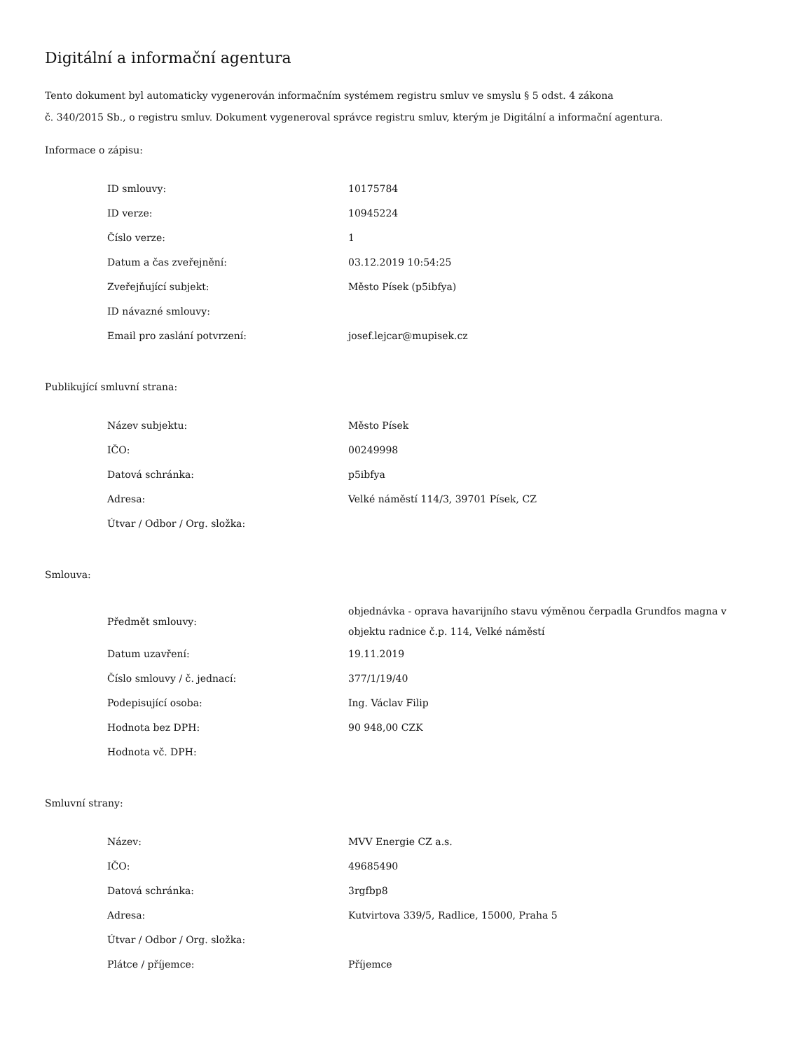Digitální a informační agentura
Tento dokument byl automaticky vygenerován informačním systémem registru smluv ve smyslu § 5 odst. 4 zákona
č. 340/2015 Sb., o registru smluv. Dokument vygeneroval správce registru smluv, kterým je Digitální a informační agentura.
Informace o zápisu:
| ID smlouvy: | 10175784 |
| ID verze: | 10945224 |
| Číslo verze: | 1 |
| Datum a čas zveřejnění: | 03.12.2019 10:54:25 |
| Zveřejňující subjekt: | Město Písek (p5ibfya) |
| ID návazné smlouvy: | |
| Email pro zaslání potvrzení: | josef.lejcar@mupisek.cz |
Publikující smluvní strana:
| Název subjektu: | Město Písek |
| IČO: | 00249998 |
| Datová schránka: | p5ibfya |
| Adresa: | Velké náměstí 114/3, 39701 Písek, CZ |
| Útvar / Odbor / Org. složka: | |
Smlouva:
| Předmět smlouvy: | objednávka - oprava havarijního stavu výměnou čerpadla Grundfos magna v objektu radnice č.p. 114, Velké náměstí |
| Datum uzavření: | 19.11.2019 |
| Číslo smlouvy / č. jednací: | 377/1/19/40 |
| Podepisující osoba: | Ing. Václav Filip |
| Hodnota bez DPH: | 90 948,00 CZK |
| Hodnota vč. DPH: | |
Smluvní strany:
| Název: | MVV Energie CZ a.s. |
| IČO: | 49685490 |
| Datová schránka: | 3rgfbp8 |
| Adresa: | Kutvirtova 339/5, Radlice, 15000, Praha 5 |
| Útvar / Odbor / Org. složka: | |
| Plátce / příjemce: | Příjemce |